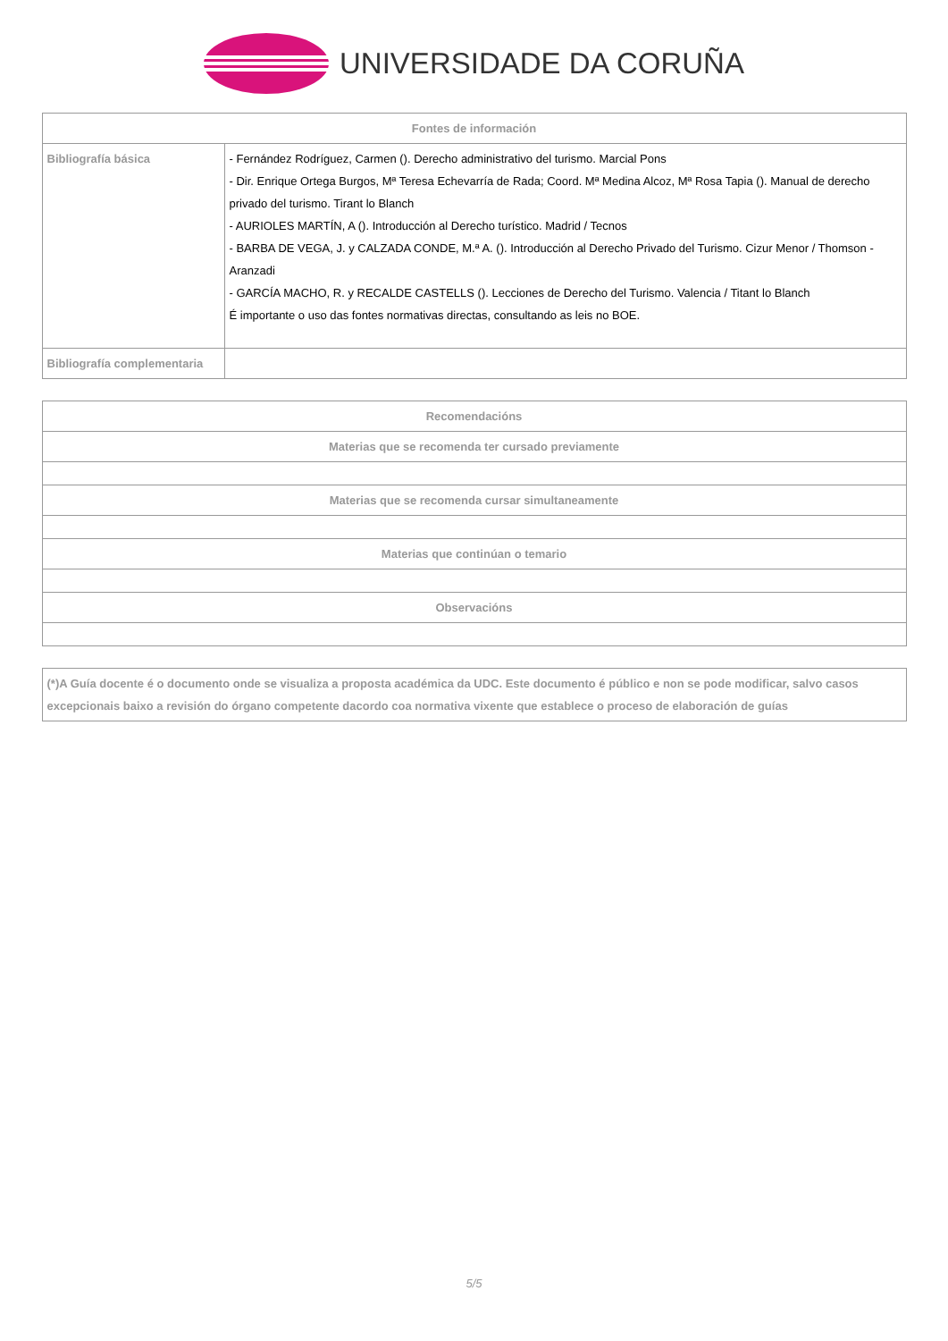UNIVERSIDADE DA CORUÑA
| Fontes de información | |
| --- | --- |
| Bibliografía básica | - Fernández Rodríguez, Carmen (). Derecho administrativo del turismo. Marcial Pons - Dir. Enrique Ortega Burgos, Mª Teresa Echevarría de Rada; Coord. Mª Medina Alcoz, Mª Rosa Tapia (). Manual de derecho privado del turismo. Tirant lo Blanch - AURIOLES MARTÍN, A (). Introducción al Derecho turístico. Madrid / Tecnos - BARBA DE VEGA, J. y CALZADA CONDE, M.ª A. (). Introducción al Derecho Privado del Turismo. Cizur Menor / Thomson - Aranzadi - GARCÍA MACHO, R. y RECALDE CASTELLS (). Lecciones de Derecho del Turismo. Valencia / Titant lo Blanch É importante o uso das fontes normativas directas, consultando as leis no BOE. |
| Bibliografía complementaria | |
| Recomendacións |
| --- |
| Materias que se recomenda ter cursado previamente |
| Materias que se recomenda cursar simultaneamente |
| Materias que continúan o temario |
| Observacións |
| (*)A Guía docente é o documento onde se visualiza a proposta académica da UDC. Este documento é público e non se pode modificar, salvo casos excepcionais baixo a revisión do órgano competente dacordo coa normativa vixente que establece o proceso de elaboración de guías |
5/5